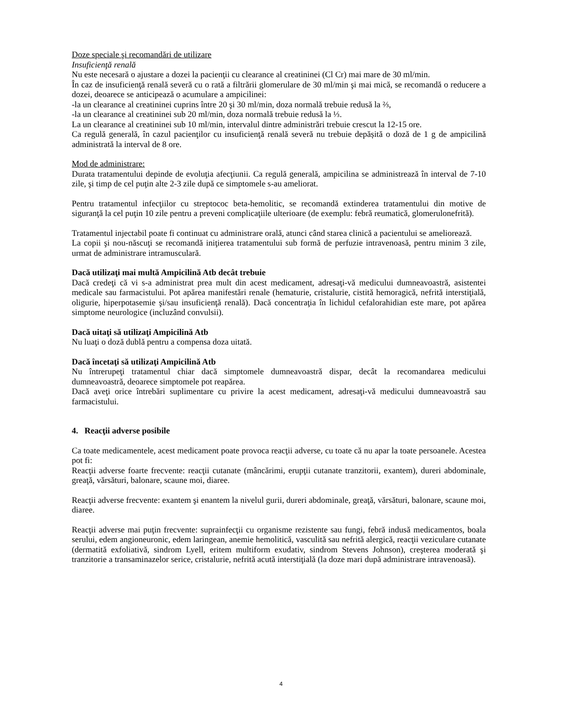Doze speciale şi recomandări de utilizare
Insuficienţă renală
Nu este necesară o ajustare a dozei la pacienţii cu clearance al creatininei (Cl Cr) mai mare de 30 ml/min.
În caz de insuficienţă renală severă cu o rată a filtrării glomerulare de 30 ml/min şi mai mică, se recomandă o reducere a dozei, deoarece se anticipează o acumulare a ampicilinei:
-la un clearance al creatininei cuprins între 20 şi 30 ml/min, doza normală trebuie redusă la ⅔,
-la un clearance al creatininei sub 20 ml/min, doza normală trebuie redusă la ⅓.
La un clearance al creatininei sub 10 ml/min, intervalul dintre administrări trebuie crescut la 12-15 ore.
Ca regulă generală, în cazul pacienţilor cu insuficienţă renală severă nu trebuie depășită o doză de 1 g de ampicilină administrată la interval de 8 ore.
Mod de administrare:
Durata tratamentului depinde de evoluţia afecţiunii. Ca regulă generală, ampicilina se administrează în interval de 7-10 zile, şi timp de cel puţin alte 2-3 zile după ce simptomele s-au ameliorat.
Pentru tratamentul infecţiilor cu streptococ beta-hemolitic, se recomandă extinderea tratamentului din motive de siguranţă la cel puţin 10 zile pentru a preveni complicaţiile ulterioare (de exemplu: febră reumatică, glomerulonefrită).
Tratamentul injectabil poate fi continuat cu administrare orală, atunci când starea clinică a pacientului se ameliorează.
La copii şi nou-născuţi se recomandă iniţierea tratamentului sub formă de perfuzie intravenoasă, pentru minim 3 zile, urmat de administrare intramusculară.
Dacă utilizaţi mai multă Ampicilină Atb decât trebuie
Dacă credeţi că vi s-a administrat prea mult din acest medicament, adresaţi-vă medicului dumneavoastră, asistentei medicale sau farmacistului. Pot apărea manifestări renale (hematurie, cristalurie, cistită hemoragică, nefrită interstiţială, oligurie, hiperpotasemie şi/sau insuficienţă renală). Dacă concentraţia în lichidul cefalorahidian este mare, pot apărea simptome neurologice (incluzând convulsii).
Dacă uitaţi să utilizaţi Ampicilină Atb
Nu luaţi o doză dublă pentru a compensa doza uitată.
Dacă încetaţi să utilizaţi Ampicilină Atb
Nu întrerupeţi tratamentul chiar dacă simptomele dumneavoastră dispar, decât la recomandarea medicului dumneavoastră, deoarece simptomele pot reapărea.
Dacă aveţi orice întrebări suplimentare cu privire la acest medicament, adresaţi-vă medicului dumneavoastră sau farmacistului.
4. Reacţii adverse posibile
Ca toate medicamentele, acest medicament poate provoca reacţii adverse, cu toate că nu apar la toate persoanele. Acestea pot fi:
Reacţii adverse foarte frecvente: reacţii cutanate (mâncărimi, erupţii cutanate tranzitorii, exantem), dureri abdominale, greaţă, vărsături, balonare, scaune moi, diaree.
Reacţii adverse frecvente: exantem şi enantem la nivelul gurii, dureri abdominale, greaţă, vărsături, balonare, scaune moi, diaree.
Reacţii adverse mai puţin frecvente: suprainfecţii cu organisme rezistente sau fungi, febră indusă medicamentos, boala serului, edem angioneuronic, edem laringean, anemie hemolitică, vasculită sau nefrită alergică, reacţii veziculare cutanate (dermatită exfoliativă, sindrom Lyell, eritem multiform exudativ, sindrom Stevens Johnson), creşterea moderată şi tranzitorie a transaminazelor serice, cristalurie, nefrită acută interstiţială (la doze mari după administrare intravenoasă).
4